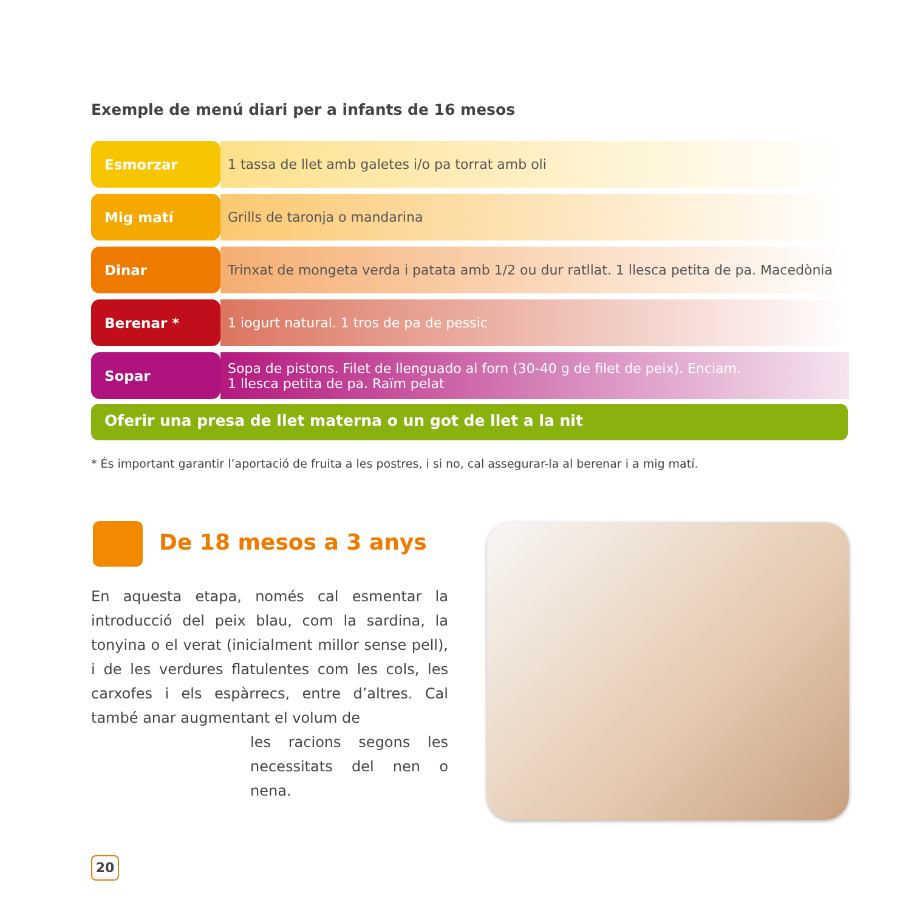Exemple de menú diari per a infants de 16 mesos
| Esmorzar | 1 tassa de llet amb galetes i/o pa torrat amb oli |
| Mig matí | Grills de taronja o mandarina |
| Dinar | Trinxat de mongeta verda i patata amb 1/2 ou dur ratllat. 1 llesca petita de pa. Macedònia |
| Berenar * | 1 iogurt natural. 1 tros de pa de pessic |
| Sopar | Sopa de pistons. Filet de llenguado al forn (30-40 g de filet de peix). Enciam. 1 llesca petita de pa. Raïm pelat |
Oferir una presa de llet materna o un got de llet a la nit
* És important garantir l’aportació de fruita a les postres, i si no, cal assegurar-la al berenar i a mig matí.
De 18 mesos a 3 anys
En aquesta etapa, només cal esmentar la introducció del peix blau, com la sardina, la tonyina o el verat (inicialment millor sense pell), i de les verdures flatulentes com les cols, les carxofes i els espàrrecs, entre d’altres. Cal també anar augmentant el volum de
les racions segons les necessitats del nen o nena.
20